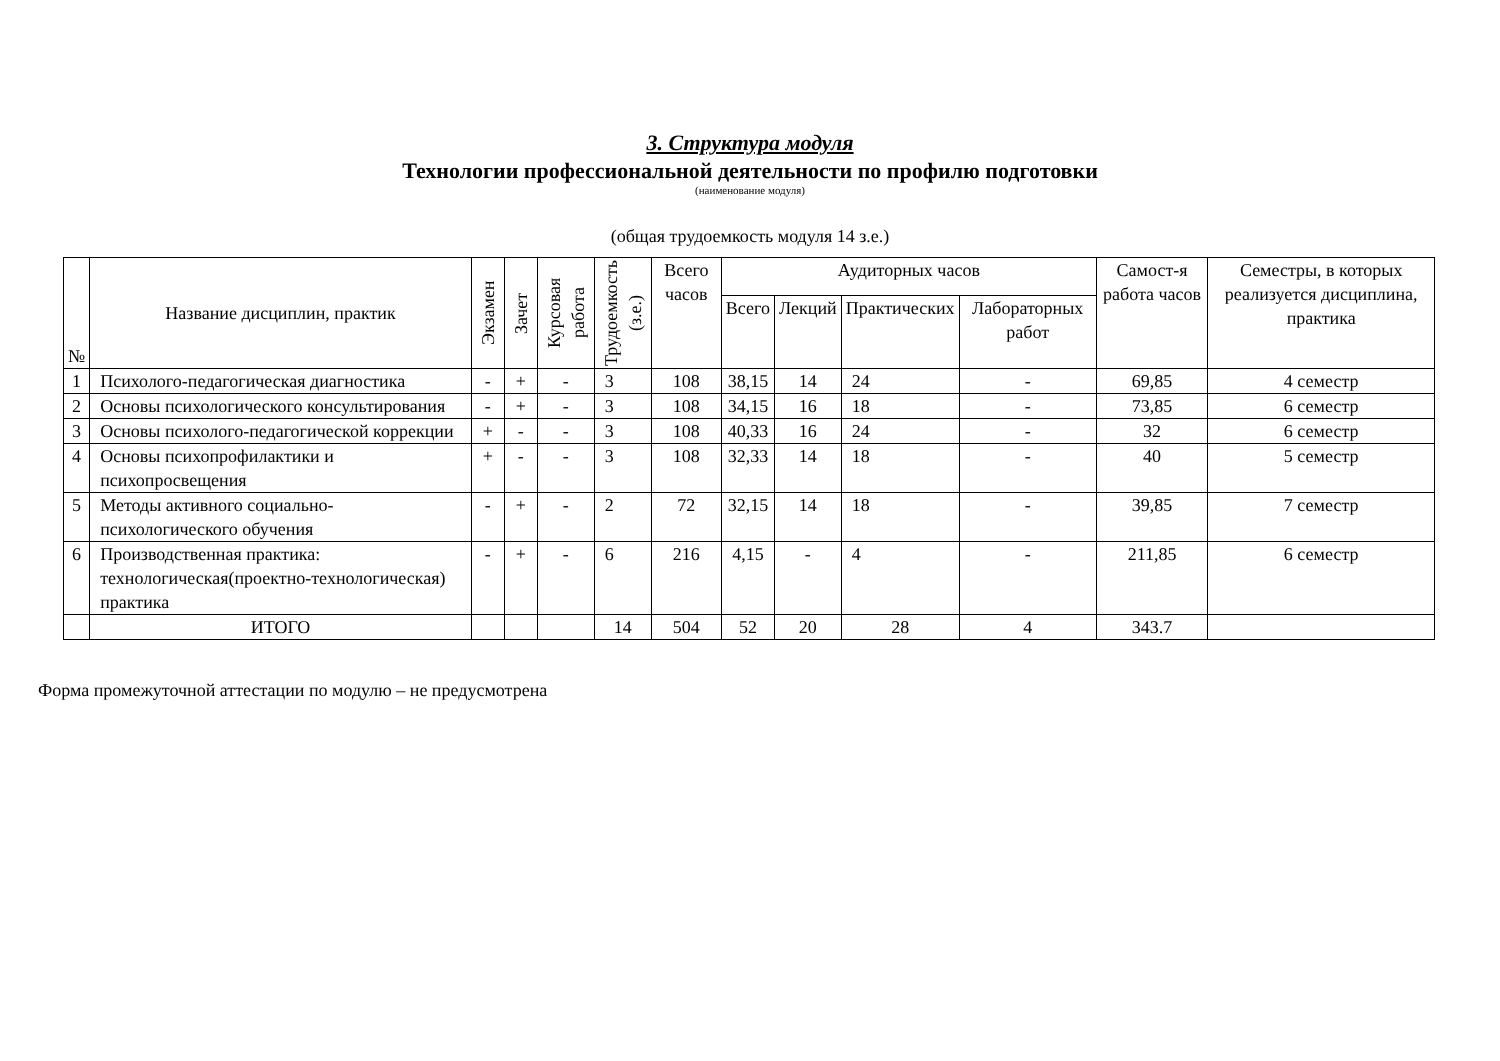3. Структура модуля
Технологии профессиональной деятельности по профилю подготовки
(наименование модуля)
(общая трудоемкость модуля 14 з.е.)
| № | Название дисциплин, практик | Экзамен | Зачет | Курсовая работа | Трудоемкость (з.е.) | Всего часов | Аудиторных часов | | | | Самост-я работа часов | Семестры, в которых реализуется дисциплина, практика |
| --- | --- | --- | --- | --- | --- | --- | --- | --- | --- | --- | --- | --- |
| | | | | | | | Всего | Лекций | Практических | Лабораторных работ | | |
| 1 | Психолого-педагогическая диагностика | - | + | - | 3 | 108 | 38,15 | 14 | 24 | - | 69,85 | 4 семестр |
| 2 | Основы психологического консультирования | - | + | - | 3 | 108 | 34,15 | 16 | 18 | - | 73,85 | 6 семестр |
| 3 | Основы психолого-педагогической коррекции | + | - | - | 3 | 108 | 40,33 | 16 | 24 | - | 32 | 6 семестр |
| 4 | Основы психопрофилактики и психопросвещения | + | - | - | 3 | 108 | 32,33 | 14 | 18 | - | 40 | 5 семестр |
| 5 | Методы активного социально-психологического обучения | - | + | - | 2 | 72 | 32,15 | 14 | 18 | - | 39,85 | 7 семестр |
| 6 | Производственная практика: технологическая(проектно-технологическая) практика | - | + | - | 6 | 216 | 4,15 | - | 4 | - | 211,85 | 6 семестр |
| | ИТОГО | | | | 14 | 504 | 52 | 20 | 28 | 4 | 343.7 | |
Форма промежуточной аттестации по модулю – не предусмотрена